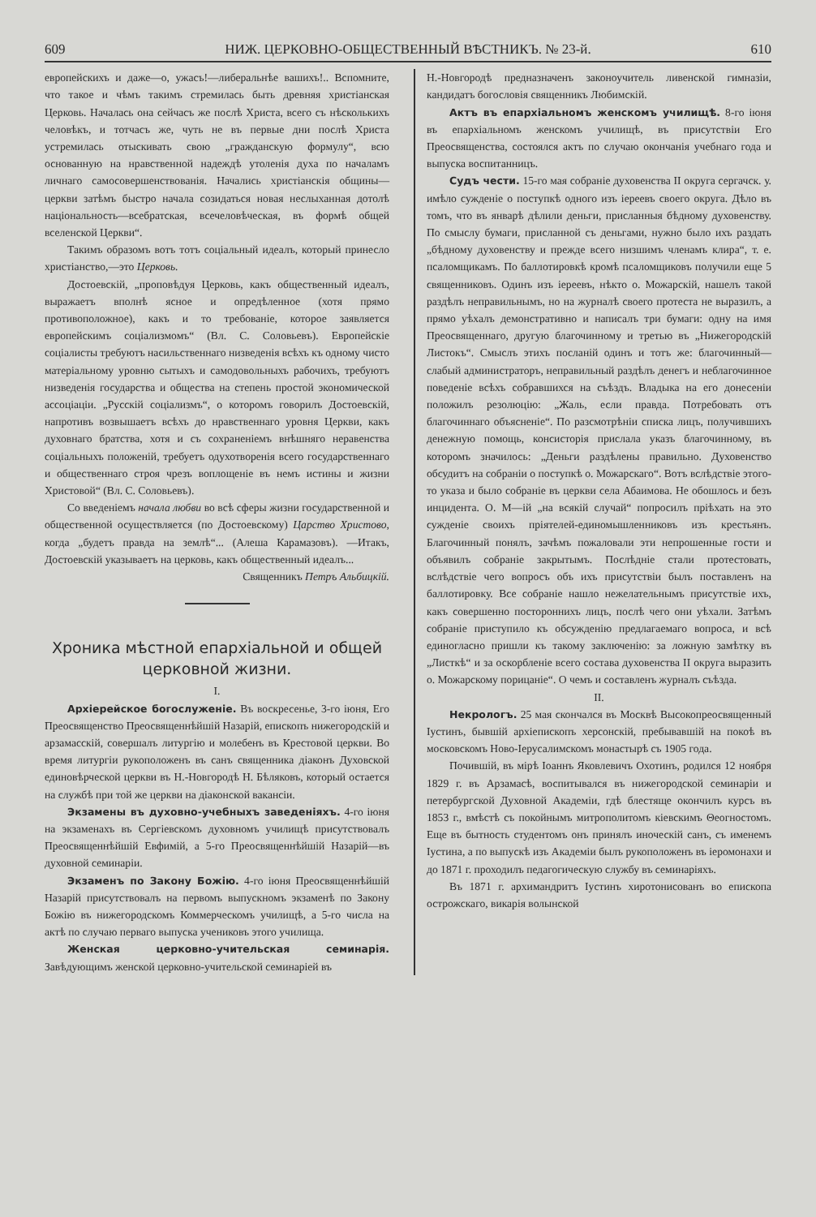609 НИЖ. ЦЕРКОВНО-ОБЩЕСТВЕННЫЙ ВѢСТНИКЪ. № 23-й. 610
европейскихъ и даже—о, ужасъ!—либеральнѣе вашихъ!.. Вспомните, что такое и чѣмъ такимъ стремилась быть древняя христіанская Церковь. Началась она сейчасъ же послѣ Христа, всего съ нѣсколькихъ человѣкъ, и тотчасъ же, чуть не въ первые дни послѣ Христа устремилась отыскивать свою „гражданскую формулу“, всю основанную на нравственной надеждѣ утоленія духа по началамъ личнаго самосовершенствованія. Начались христіанскія общины—церкви затѣмъ быстро начала созидаться новая неслыханная дотолѣ національность—всебратская, всечеловѣческая, въ формѣ общей вселенской Церкви“.
Такимъ образомъ вотъ тотъ соціальный идеалъ, который принесло христіанство,—это Церковь.
Достоевскій, „проповѣдуя Церковь, какъ общественный идеалъ, выражаетъ вполнѣ ясное и опредѣленное (хотя прямо противоположное), какъ и то требованіе, которое заявляется европейскимъ соціализмомъ“ (Вл. С. Соловьевъ). Европейскіе соціалисты требуютъ насильственнаго низведенія всѣхъ къ одному чисто матеріальному уровню сытыхъ и самодовольныхъ рабочихъ, требуютъ низведенія государства и общества на степень простой экономической ассоціаціи. „Русскій соціализмъ“, о которомъ говорилъ Достоевскій, напротивъ возвышаетъ всѣхъ до нравственнаго уровня Церкви, какъ духовнаго братства, хотя и съ сохраненіемъ внѣшняго неравенства соціальныхъ положеній, требуетъ одухотворенія всего государственнаго и общественнаго строя чрезъ воплощеніе въ немъ истины и жизни Христовой“ (Вл. С. Соловьевъ).
Со введеніемъ начала любви во всѣ сферы жизни государственной и общественной осуществляется (по Достоевскому) Царство Христово, когда „будетъ правда на землѣ“... (Алеша Карамазовъ). —Итакъ, Достоевскій указываетъ на церковь, какъ общественный идеалъ...
Священникъ Петръ Альбицкій.
Хроника мѣстной епархіальной и общей церковной жизни.
I.
Архіерейское богослуженіе. Въ воскресенье, 3-го іюня, Его Преосвященство Преосвященнѣйшій Назарій, епископъ нижегородскій и арзамасскій, совершалъ литургію и молебенъ въ Крестовой церкви. Во время литургіи рукоположенъ въ санъ священника діаконъ Духовской единовѣрческой церкви въ Н.-Новгородѣ Н. Бѣляковъ, который остается на службѣ при той же церкви на діаконской вакансіи.
Экзамены въ духовно-учебныхъ заведеніяхъ. 4-го іюня на экзаменахъ въ Сергіевскомъ духовномъ училищѣ присутствовалъ Преосвященнѣйшій Евфимій, а 5-го Преосвященнѣйшій Назарій—въ духовной семинаріи.
Экзаменъ по Закону Божію. 4-го іюня Преосвященнѣйшій Назарій присутствовалъ на первомъ выпускномъ экзаменѣ по Закону Божію въ нижегородскомъ Коммерческомъ училищѣ, а 5-го числа на актѣ по случаю перваго выпуска учениковъ этого училища.
Женская церковно-учительская семинарія. Завѣдующимъ женской церковно-учительской семинаріей въ
Н.-Новгородѣ предназначенъ законоучитель ливенской гимназіи, кандидатъ богословія священникъ Любимскій.
Актъ въ епархіальномъ женскомъ училищѣ. 8-го іюня въ епархіальномъ женскомъ училищѣ, въ присутствіи Его Преосвященства, состоялся актъ по случаю окончанія учебнаго года и выпуска воспитанницъ.
Судъ чести. 15-го мая собраніе духовенства II округа сергачск. у. имѣло сужденіе о поступкѣ одного изъ іереевъ своего округа. Дѣло въ томъ, что въ январѣ дѣлили деньги, присланныя бѣдному духовенству. По смыслу бумаги, присланной съ деньгами, нужно было ихъ раздать „бѣдному духовенству и прежде всего низшимъ членамъ клира“, т. е. псаломщикамъ. По баллотировкѣ кромѣ псаломщиковъ получили еще 5 священниковъ. Одинъ изъ іереевъ, нѣкто о. Можарскій, нашелъ такой раздѣлъ неправильнымъ, но на журналѣ своего протеста не выразилъ, а прямо уѣхалъ демонстративно и написалъ три бумаги: одну на имя Преосвященнаго, другую благочинному и третью въ „Нижегородскій Листокъ“. Смыслъ этихъ посланій одинъ и тотъ же: благочинный—слабый администраторъ, неправильный раздѣлъ денегъ и неблагочинное поведеніе всѣхъ собравшихся на съѣздъ. Владыка на его донесеніи положилъ резолюцію: „Жаль, если правда. Потребовать отъ благочиннаго объясненіе“. По разсмотрѣніи списка лицъ, получившихъ денежную помощь, консисторія прислала указъ благочинному, въ которомъ значилось: „Деньги раздѣлены правильно. Духовенство обсудитъ на собраніи о поступкѣ о. Можарскаго“. Вотъ вслѣдствіе этого-то указа и было собраніе въ церкви села Абаимова. Не обошлось и безъ инцидента. О. М—ій „на всякій случай“ попросилъ пріѣхать на это сужденіе своихъ пріятелей-единомышленниковъ изъ крестьянъ. Благочинный понялъ, зачѣмъ пожаловали эти непрошенные гости и объявилъ собраніе закрытымъ. Послѣдніе стали протестовать, вслѣдствіе чего вопросъ объ ихъ присутствіи былъ поставленъ на баллотировку. Все собраніе нашло нежелательнымъ присутствіе ихъ, какъ совершенно постороннихъ лицъ, послѣ чего они уѣхали. Затѣмъ собраніе приступило къ обсужденію предлагаемаго вопроса, и всѣ единогласно пришли къ такому заключенію: за ложную замѣтку въ „Листкѣ“ и за оскорбленіе всего состава духовенства II округа выразить о. Можарскому порицаніе“. О чемъ и составленъ журналъ съѣзда.
II.
Некрологъ. 25 мая скончался въ Москвѣ Высокопреосвященный Іустинъ, бывшій архіепископъ херсонскій, пребывавшій на покоѣ въ московскомъ Ново-Іерусалимскомъ монастырѣ съ 1905 года.
Почившій, въ мірѣ Іоаннъ Яковлевичъ Охотинъ, родился 12 ноября 1829 г. въ Арзамасѣ, воспитывался въ нижегородской семинаріи и петербургской Духовной Академіи, гдѣ блестяще окончилъ курсъ въ 1853 г., вмѣстѣ съ покойнымъ митрополитомъ кіевскимъ Θеогностомъ. Еще въ бытность студентомъ онъ принялъ иноческій санъ, съ именемъ Іустина, а по выпускѣ изъ Академіи былъ рукоположенъ въ іеромонахи и до 1871 г. проходилъ педагогическую службу въ семинаріяхъ.
Въ 1871 г. архимандритъ Іустинъ хиротонисованъ во епископа острожскаго, викарія волынской